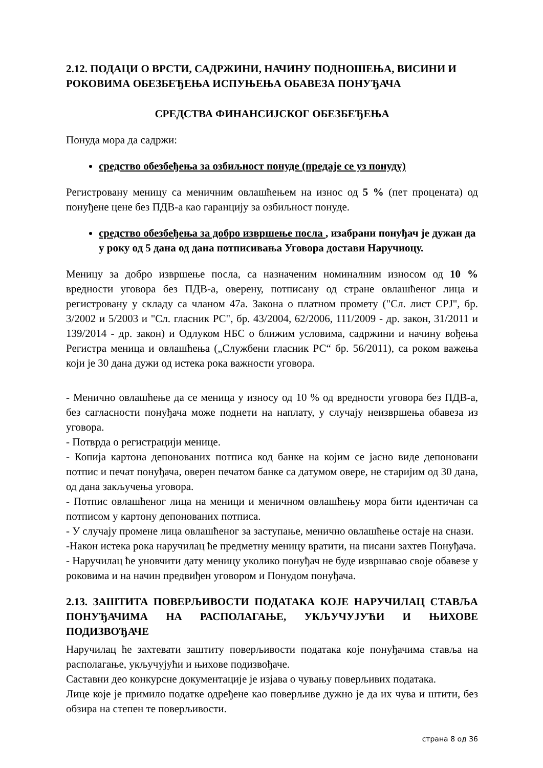2.12. ПОДАЦИ О ВРСТИ, САДРЖИНИ, НАЧИНУ ПОДНОШЕЊА, ВИСИНИ И РОКОВИМА ОБЕЗБЕЂЕЊА ИСПУЊЕЊА ОБАВЕЗА ПОНУЂАЧА
СРЕДСТВА ФИНАНСИЈСКОГ ОБЕЗБЕЂЕЊА
Понуда мора да садржи:
средство обезбеђења за озбиљност понуде (предаје се уз понуду)
Регистровану меницу са меничним овлашћењем на износ од 5 % (пет процената) од понуђене цене без ПДВ-а као гаранцију за озбиљност понуде.
средство обезбеђења за добро извршење посла , изабрани понуђач је дужан да у року од 5 дана од дана потписивања Уговора достави Наручиоцу.
Меницу за добро извршење посла, са назначеним номиналним износом од 10 % вредности уговора без ПДВ-а, оверену, потписану од стране овлашћеног лица и регистровану у складу са чланом 47а. Закона о платном промету ("Сл. лист СРЈ", бр. 3/2002 и 5/2003 и "Сл. гласник РС", бр. 43/2004, 62/2006, 111/2009 - др. закон, 31/2011 и 139/2014 - др. закон) и Одлуком НБС о ближим условима, садржини и начину вођења Регистра меница и овлашћења („Службени гласник РС“ бр. 56/2011), са роком важења који је 30 дана дужи од истека рока важности уговора.
- Менично овлашћење да се меница у износу од 10 % од вредности уговора без ПДВ-а, без сагласности понуђача може поднети на наплату, у случају неизвршења обавеза из уговора.
- Потврда о регистрацији менице.
- Копија картона депонованих потписа код банке на којим се јасно виде депоновани потпис и печат понуђача, оверен печатом банке са датумом овере, не старијим од 30 дана, од дана закључења уговора.
- Потпис овлашћеног лица на меници и меничном овлашћењу мора бити идентичан са потписом у картону депонованих потписа.
- У случају промене лица овлашћеног за заступање, менично овлашћење остаје на снази.
-Након истека рока наручилац ће предметну меницу вратити, на писани захтев Понуђача.
- Наручилац ће уновчити дату меницу уколико понуђач не буде извршавао своје обавезе у роковима и на начин предвиђен уговором и Понудом понуђача.
2.13. ЗАШТИТА ПОВЕРЉИВОСТИ ПОДАТАКА КОЈЕ НАРУЧИЛАЦ СТАВЉА ПОНУЂАЧИМА НА РАСПОЛАГАЊЕ, УКЉУЧУЈУЋИ И ЊИХОВЕ ПОДИЗВОЂАЧЕ
Наручилац ће захтевати заштиту поверљивости података које понуђачима ставља на располагање, укључујући и њихове подизвођаче.
Саставни део конкурсне документације је изјава о чувању поверљивих података.
Лице које је примило податке одређене као поверљиве дужно је да их чува и штити, без обзира на степен те поверљивости.
страна 8 од 36